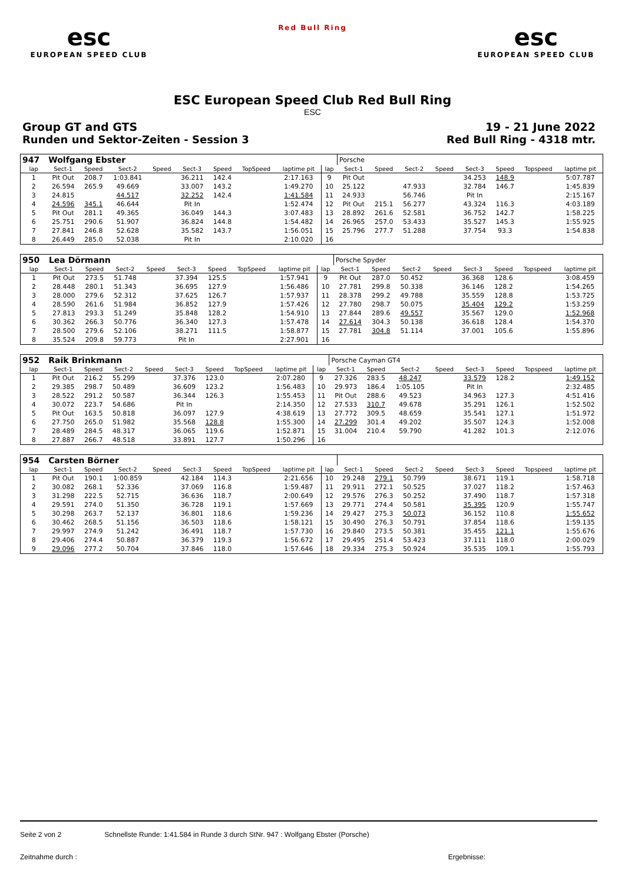esc
EUROPEAN SPEED CLUB
Red Bull Ring
esc
EUROPEAN SPEED CLUB
ESC European Speed Club Red Bull Ring
ESC
Group GT and GTS 19 - 21 June 2022
Runden und Sektor-Zeiten - Session 3 Red Bull Ring - 4318 mtr.
| 947 | Wolfgang Ebster | | | | | | | | | Porsche | | | | | | | |
| lap | Sect-1 | Speed | Sect-2 | Speed | Sect-3 | Speed | TopSpeed | laptime pit | lap | Sect-1 | Speed | Sect-2 | Speed | Sect-3 | Speed | Topspeed | laptime pit |
| 1 | Pit Out | 208.7 | 1:03.841 | | 36.211 | 142.4 | | 2:17.163 | 9 | Pit Out | | | | 34.253 | 148.9 | | 5:07.787 |
| 2 | 26.594 | 265.9 | 49.669 | | 33.007 | 143.2 | | 1:49.270 | 10 | 25.122 | | 47.933 | | 32.784 | 146.7 | | 1:45.839 |
| 3 | 24.815 | | 44.517 | | 32.252 | 142.4 | | 1:41.584 | 11 | 24.933 | | 56.746 | | Pit In | | | 2:15.167 |
| 4 | 24.596 | 345.1 | 46.644 | | Pit In | | | 1:52.474 | 12 | Pit Out | 215.1 | 56.277 | | 43.324 | 116.3 | | 4:03.189 |
| 5 | Pit Out | 281.1 | 49.365 | | 36.049 | 144.3 | | 3:07.483 | 13 | 28.892 | 261.6 | 52.581 | | 36.752 | 142.7 | | 1:58.225 |
| 6 | 25.751 | 290.6 | 51.907 | | 36.824 | 144.8 | | 1:54.482 | 14 | 26.965 | 257.0 | 53.433 | | 35.527 | 145.3 | | 1:55.925 |
| 7 | 27.841 | 246.8 | 52.628 | | 35.582 | 143.7 | | 1:56.051 | 15 | 25.796 | 277.7 | 51.288 | | 37.754 | 93.3 | | 1:54.838 |
| 8 | 26.449 | 285.0 | 52.038 | | Pit In | | | 2:10.020 | 16 | | | | | | | | |
| 950 | Lea Dörmann | | | | | | | | | Porsche Spyder | | | | | | | |
| lap | Sect-1 | Speed | Sect-2 | Speed | Sect-3 | Speed | TopSpeed | laptime pit | lap | Sect-1 | Speed | Sect-2 | Speed | Sect-3 | Speed | Topspeed | laptime pit |
| 1 | Pit Out | 273.5 | 51.748 | | 37.394 | 125.5 | | 1:57.941 | 9 | Pit Out | 287.0 | 50.452 | | 36.368 | 128.6 | | 3:08.459 |
| 2 | 28.448 | 280.1 | 51.343 | | 36.695 | 127.9 | | 1:56.486 | 10 | 27.781 | 299.8 | 50.338 | | 36.146 | 128.2 | | 1:54.265 |
| 3 | 28.000 | 279.6 | 52.312 | | 37.625 | 126.7 | | 1:57.937 | 11 | 28.378 | 299.2 | 49.788 | | 35.559 | 128.8 | | 1:53.725 |
| 4 | 28.590 | 261.6 | 51.984 | | 36.852 | 127.9 | | 1:57.426 | 12 | 27.780 | 298.7 | 50.075 | | 35.404 | 129.2 | | 1:53.259 |
| 5 | 27.813 | 293.3 | 51.249 | | 35.848 | 128.2 | | 1:54.910 | 13 | 27.844 | 289.6 | 49.557 | | 35.567 | 129.0 | | 1:52.968 |
| 6 | 30.362 | 266.3 | 50.776 | | 36.340 | 127.3 | | 1:57.478 | 14 | 27.614 | 304.3 | 50.138 | | 36.618 | 128.4 | | 1:54.370 |
| 7 | 28.500 | 279.6 | 52.106 | | 38.271 | 111.5 | | 1:58.877 | 15 | 27.781 | 304.8 | 51.114 | | 37.001 | 105.6 | | 1:55.896 |
| 8 | 35.524 | 209.8 | 59.773 | | Pit In | | | 2:27.901 | 16 | | | | | | | | |
| 952 | Raik Brinkmann | | | | | | | | | Porsche Cayman GT4 | | | | | | | |
| lap | Sect-1 | Speed | Sect-2 | Speed | Sect-3 | Speed | TopSpeed | laptime pit | lap | Sect-1 | Speed | Sect-2 | Speed | Sect-3 | Speed | Topspeed | laptime pit |
| 1 | Pit Out | 216.2 | 55.299 | | 37.376 | 123.0 | | 2:07.280 | 9 | 27.326 | 283.5 | 48.247 | | 33.579 | 128.2 | | 1:49.152 |
| 2 | 29.385 | 298.7 | 50.489 | | 36.609 | 123.2 | | 1:56.483 | 10 | 29.973 | 186.4 | 1:05.105 | | Pit In | | | 2:32.485 |
| 3 | 28.522 | 291.2 | 50.587 | | 36.344 | 126.3 | | 1:55.453 | 11 | Pit Out | 288.6 | 49.523 | | 34.963 | 127.3 | | 4:51.416 |
| 4 | 30.072 | 223.7 | 54.686 | | Pit In | | | 2:14.350 | 12 | 27.533 | 310.7 | 49.678 | | 35.291 | 126.1 | | 1:52.502 |
| 5 | Pit Out | 163.5 | 50.818 | | 36.097 | 127.9 | | 4:38.619 | 13 | 27.772 | 309.5 | 48.659 | | 35.541 | 127.1 | | 1:51.972 |
| 6 | 27.750 | 265.0 | 51.982 | | 35.568 | 128.8 | | 1:55.300 | 14 | 27.299 | 301.4 | 49.202 | | 35.507 | 124.3 | | 1:52.008 |
| 7 | 28.489 | 284.5 | 48.317 | | 36.065 | 119.6 | | 1:52.871 | 15 | 31.004 | 210.4 | 59.790 | | 41.282 | 101.3 | | 2:12.076 |
| 8 | 27.887 | 266.7 | 48.518 | | 33.891 | 127.7 | | 1:50.296 | 16 | | | | | | | | |
| 954 | Carsten Börner | | | | | | | | | | | | | | | | |
| lap | Sect-1 | Speed | Sect-2 | Speed | Sect-3 | Speed | TopSpeed | laptime pit | lap | Sect-1 | Speed | Sect-2 | Speed | Sect-3 | Speed | Topspeed | laptime pit |
| 1 | Pit Out | 190.1 | 1:00.859 | | 42.184 | 114.3 | | 2:21.656 | 10 | 29.248 | 279.1 | 50.799 | | 38.671 | 119.1 | | 1:58.718 |
| 2 | 30.082 | 268.1 | 52.336 | | 37.069 | 116.8 | | 1:59.487 | 11 | 29.911 | 272.1 | 50.525 | | 37.027 | 118.2 | | 1:57.463 |
| 3 | 31.298 | 222.5 | 52.715 | | 36.636 | 118.7 | | 2:00.649 | 12 | 29.576 | 276.3 | 50.252 | | 37.490 | 118.7 | | 1:57.318 |
| 4 | 29.591 | 274.0 | 51.350 | | 36.728 | 119.1 | | 1:57.669 | 13 | 29.771 | 274.4 | 50.581 | | 35.395 | 120.9 | | 1:55.747 |
| 5 | 30.298 | 263.7 | 52.137 | | 36.801 | 118.6 | | 1:59.236 | 14 | 29.427 | 275.3 | 50.073 | | 36.152 | 110.8 | | 1:55.652 |
| 6 | 30.462 | 268.5 | 51.156 | | 36.503 | 118.6 | | 1:58.121 | 15 | 30.490 | 276.3 | 50.791 | | 37.854 | 118.6 | | 1:59.135 |
| 7 | 29.997 | 274.9 | 51.242 | | 36.491 | 118.7 | | 1:57.730 | 16 | 29.840 | 273.5 | 50.381 | | 35.455 | 121.1 | | 1:55.676 |
| 8 | 29.406 | 274.4 | 50.887 | | 36.379 | 119.3 | | 1:56.672 | 17 | 29.495 | 251.4 | 53.423 | | 37.111 | 118.0 | | 2:00.029 |
| 9 | 29.096 | 277.2 | 50.704 | | 37.846 | 118.0 | | 1:57.646 | 18 | 29.334 | 275.3 | 50.924 | | 35.535 | 109.1 | | 1:55.793 |
Seite 2 von 2 Schnellste Runde: 1:41.584 in Runde 3 durch StNr. 947 : Wolfgang Ebster (Porsche)
Zeitnahme durch : Ergebnisse: